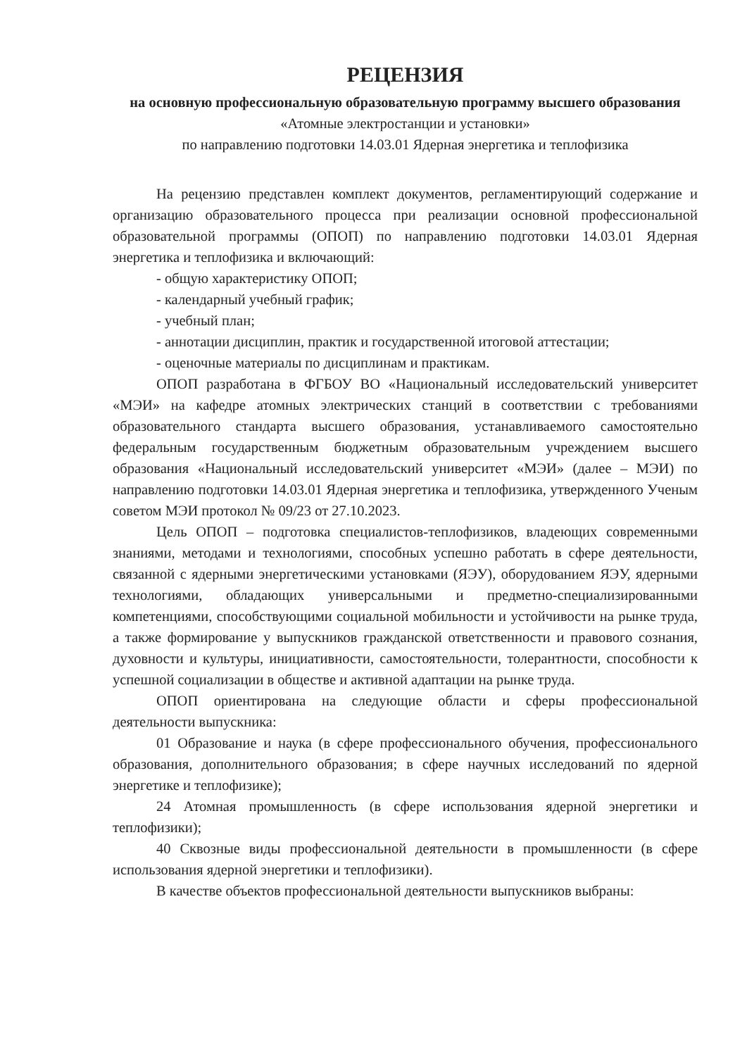РЕЦЕНЗИЯ
на основную профессиональную образовательную программу высшего образования
«Атомные электростанции и установки»
по направлению подготовки 14.03.01 Ядерная энергетика и теплофизика
На рецензию представлен комплект документов, регламентирующий содержание и организацию образовательного процесса при реализации основной профессиональной образовательной программы (ОПОП) по направлению подготовки 14.03.01 Ядерная энергетика и теплофизика и включающий:
- общую характеристику ОПОП;
- календарный учебный график;
- учебный план;
- аннотации дисциплин, практик и государственной итоговой аттестации;
- оценочные материалы по дисциплинам и практикам.
ОПОП разработана в ФГБОУ ВО «Национальный исследовательский университет «МЭИ» на кафедре атомных электрических станций в соответствии с требованиями образовательного стандарта высшего образования, устанавливаемого самостоятельно федеральным государственным бюджетным образовательным учреждением высшего образования «Национальный исследовательский университет «МЭИ» (далее – МЭИ) по направлению подготовки 14.03.01 Ядерная энергетика и теплофизика, утвержденного Ученым советом МЭИ протокол № 09/23 от 27.10.2023.
Цель ОПОП – подготовка специалистов-теплофизиков, владеющих современными знаниями, методами и технологиями, способных успешно работать в сфере деятельности, связанной с ядерными энергетическими установками (ЯЭУ), оборудованием ЯЭУ, ядерными технологиями, обладающих универсальными и предметно-специализированными компетенциями, способствующими социальной мобильности и устойчивости на рынке труда, а также формирование у выпускников гражданской ответственности и правового сознания, духовности и культуры, инициативности, самостоятельности, толерантности, способности к успешной социализации в обществе и активной адаптации на рынке труда.
ОПОП ориентирована на следующие области и сферы профессиональной деятельности выпускника:
01 Образование и наука (в сфере профессионального обучения, профессионального образования, дополнительного образования; в сфере научных исследований по ядерной энергетике и теплофизике);
24 Атомная промышленность (в сфере использования ядерной энергетики и теплофизики);
40 Сквозные виды профессиональной деятельности в промышленности (в сфере использования ядерной энергетики и теплофизики).
В качестве объектов профессиональной деятельности выпускников выбраны: